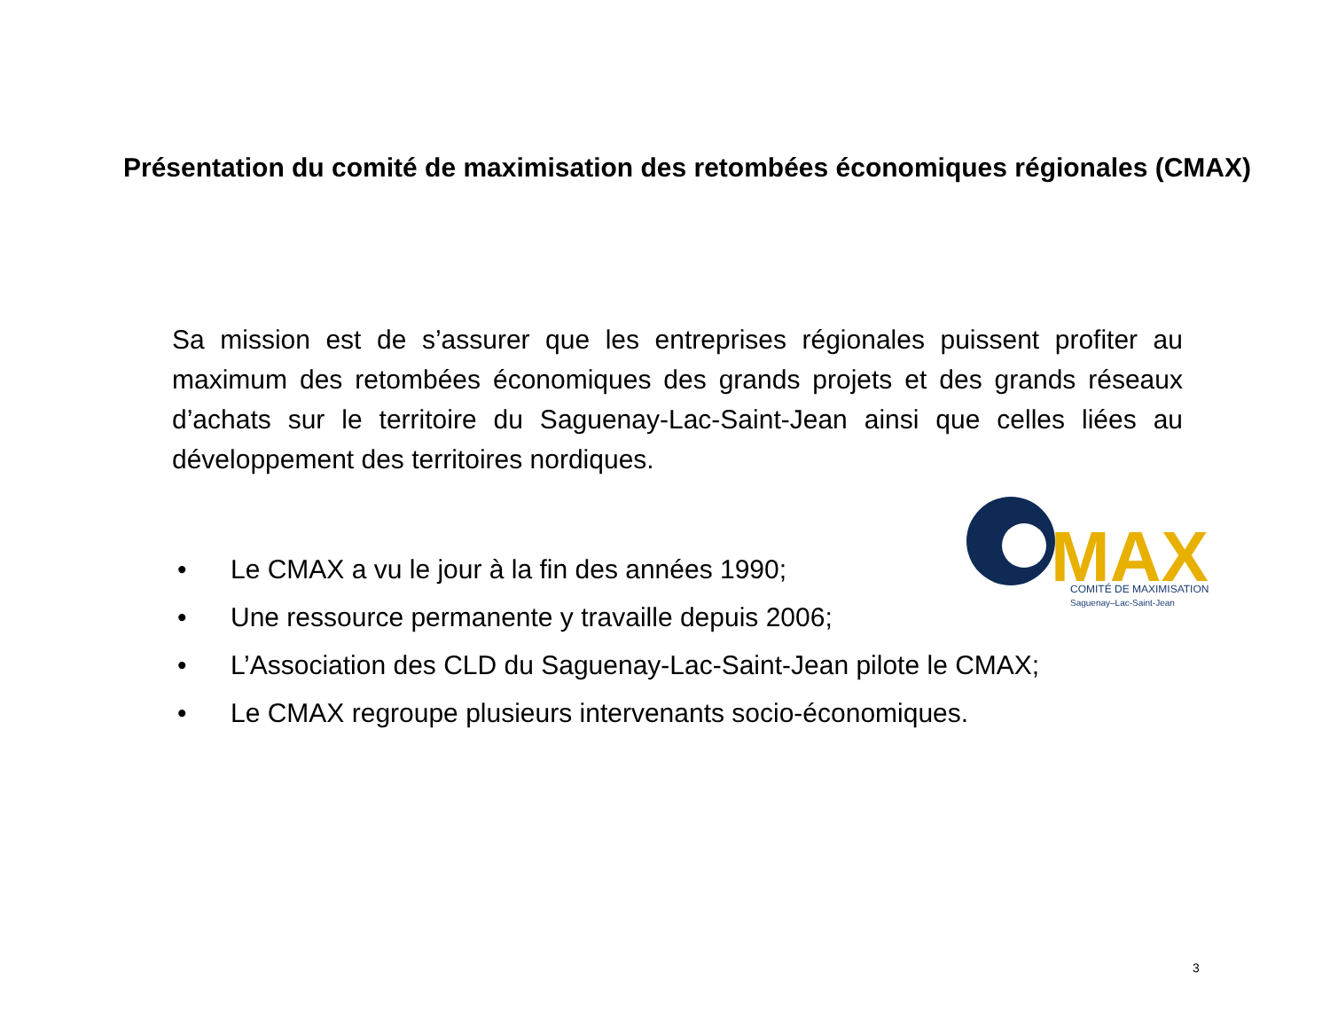Présentation du comité de maximisation des retombées économiques régionales (CMAX)
Sa mission est de s’assurer que les entreprises régionales puissent profiter au maximum des retombées économiques des grands projets et des grands réseaux d’achats sur le territoire du Saguenay-Lac-Saint-Jean ainsi que celles liées au développement des territoires nordiques.
MAX
COMITÉ DE MAXIMISATION
Saguenay–Lac-Saint-Jean
• Le CMAX a vu le jour à la fin des années 1990;
• Une ressource permanente y travaille depuis 2006;
• L’Association des CLD du Saguenay-Lac-Saint-Jean pilote le CMAX;
• Le CMAX regroupe plusieurs intervenants socio-économiques.
3